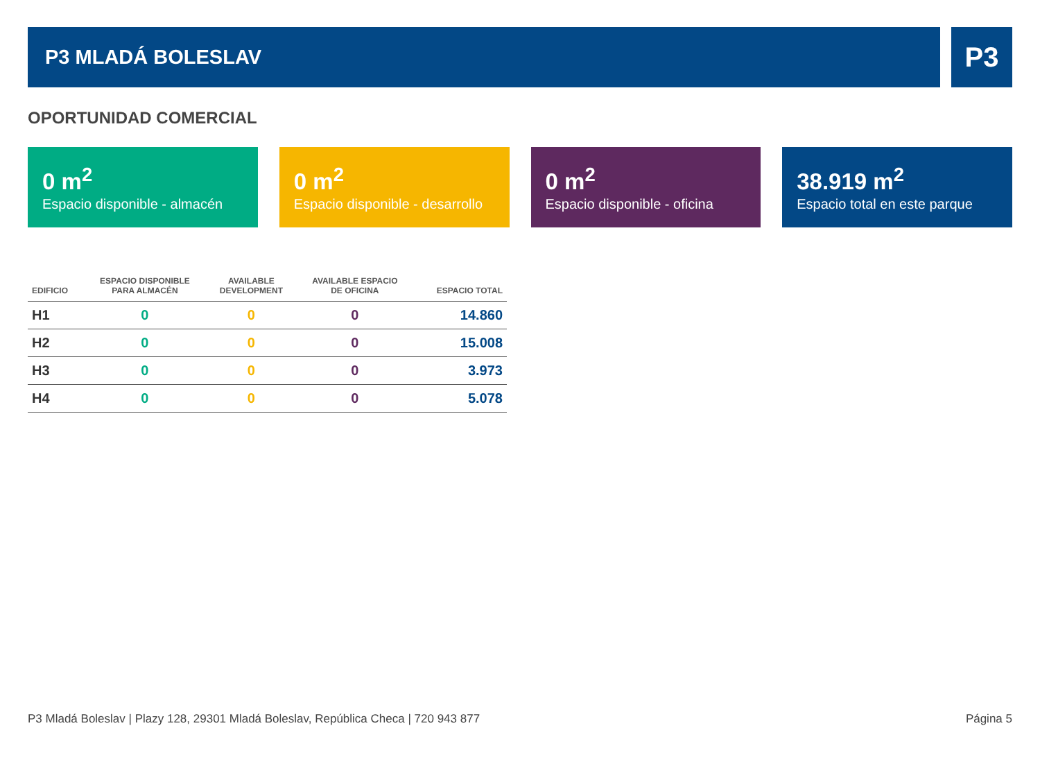P3 MLADÁ BOLESLAV
P3
OPORTUNIDAD COMERCIAL
0 m<sup>2</sup>
Espacio disponible - almacén
0 m<sup>2</sup>
Espacio disponible - desarrollo
0 m<sup>2</sup>
Espacio disponible - oficina
38.919 m<sup>2</sup>
Espacio total en este parque
| EDIFICIO | ESPACIO DISPONIBLE PARA ALMACÉN | AVAILABLE DEVELOPMENT | AVAILABLE ESPACIO DE OFICINA | ESPACIO TOTAL |
| --- | --- | --- | --- | --- |
| H1 | 0 | 0 | 0 | 14.860 |
| H2 | 0 | 0 | 0 | 15.008 |
| H3 | 0 | 0 | 0 | 3.973 |
| H4 | 0 | 0 | 0 | 5.078 |
P3 Mladá Boleslav | Plazy 128, 29301 Mladá Boleslav, República Checa | 720 943 877 Página 5